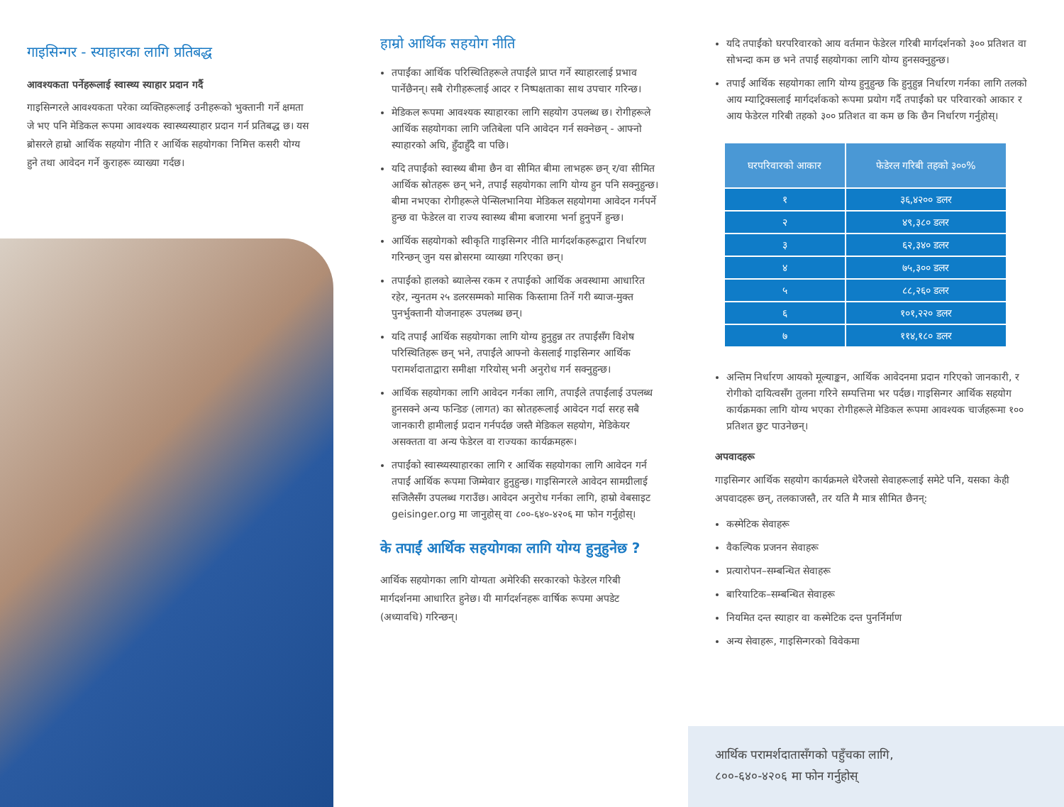गाइसिन्गर - स्याहारका लागि प्रतिबद्ध
आवश्यकता पर्नेहरूलाई स्वास्थ्य स्याहार प्रदान गर्दै
गाइसिन्गरले आवश्यकता परेका व्यक्तिहरूलाई उनीहरूको भुक्तानी गर्ने क्षमता जे भए पनि मेडिकल रूपमा आवश्यक स्वास्थ्यस्याहार प्रदान गर्न प्रतिबद्ध छ। यस ब्रोसरले हाम्रो आर्थिक सहयोग नीति र आर्थिक सहयोगका निमित्त कसरी योग्य हुने तथा आवेदन गर्ने कुराहरू व्याख्या गर्दछ।
हाम्रो आर्थिक सहयोग नीति
तपाईंका आर्थिक परिस्थितिहरूले तपाईंले प्राप्त गर्ने स्याहारलाई प्रभाव पार्नेछैनन्। सबै रोगीहरूलाई आदर र निष्पक्षताका साथ उपचार गरिन्छ।
मेडिकल रूपमा आवश्यक स्याहारका लागि सहयोग उपलब्ध छ। रोगीहरूले आर्थिक सहयोगका लागि जतिबेला पनि आवेदन गर्न सक्नेछन् - आफ्नो स्याहारको अघि, हुँदाहुँदै वा पछि।
यदि तपाईंको स्वास्थ्य बीमा छैन वा सीमित बीमा लाभहरू छन् र/वा सीमित आर्थिक स्रोतहरू छन् भने, तपाईं सहयोगका लागि योग्य हुन पनि सक्नुहुन्छ। बीमा नभएका रोगीहरूले पेन्सिलभानिया मेडिकल सहयोगमा आवेदन गर्नपर्ने हुन्छ वा फेडेरल वा राज्य स्वास्थ्य बीमा बजारमा भर्ना हुनुपर्ने हुन्छ।
आर्थिक सहयोगको स्वीकृति गाइसिन्गर नीति मार्गदर्शकहरूद्वारा निर्धारण गरिन्छन् जुन यस ब्रोसरमा व्याख्या गरिएका छन्।
तपाईंको हालको ब्यालेन्स रकम र तपाईंको आर्थिक अवस्थामा आधारित रहेर, न्युनतम २५ डलरसम्मको मासिक किस्तामा तिर्ने गरी ब्याज-मुक्त पुनर्भुक्तानी योजनाहरू उपलब्ध छन्।
यदि तपाईं आर्थिक सहयोगका लागि योग्य हुनुहुन्न तर तपाईंसँग विशेष परिस्थितिहरू छन् भने, तपाईंले आफ्नो केसलाई गाइसिन्गर आर्थिक परामर्शदाताद्वारा समीक्षा गरियोस् भनी अनुरोध गर्न सक्नुहुन्छ।
आर्थिक सहयोगका लागि आवेदन गर्नका लागि, तपाईंले तपाईंलाई उपलब्ध हुनसक्ने अन्य फन्डिङ (लागत) का स्रोतहरूलाई आवेदन गर्दा सरह सबै जानकारी हामीलाई प्रदान गर्नपर्दछ जस्तै मेडिकल सहयोग, मेडिकेयर असक्तता वा अन्य फेडेरल वा राज्यका कार्यक्रमहरू।
तपाईंको स्वास्थ्यस्याहारका लागि र आर्थिक सहयोगका लागि आवेदन गर्न तपाईं आर्थिक रूपमा जिम्मेवार हुनुहुन्छ। गाइसिन्गरले आवेदन सामग्रीलाई सजिलैसँग उपलब्ध गराउँछ। आवेदन अनुरोध गर्नका लागि, हाम्रो वेबसाइट geisinger.org मा जानुहोस् वा ८००-६४०-४२०६ मा फोन गर्नुहोस्।
के तपाईं आर्थिक सहयोगका लागि योग्य हुनुहुनेछ ?
आर्थिक सहयोगका लागि योग्यता अमेरिकी सरकारको फेडेरल गरिबी मार्गदर्शनमा आधारित हुनेछ। यी मार्गदर्शनहरू वार्षिक रूपमा अपडेट (अध्यावधि) गरिन्छन्।
यदि तपाईंको घरपरिवारको आय वर्तमान फेडेरल गरिबी मार्गदर्शनको ३०० प्रतिशत वा सोभन्दा कम छ भने तपाईं सहयोगका लागि योग्य हुनसक्नुहुन्छ।
तपाईं आर्थिक सहयोगका लागि योग्य हुनुहुन्छ कि हुनुहुन्न निर्धारण गर्नका लागि तलको आय म्याट्रिक्सलाई मार्गदर्शकको रूपमा प्रयोग गर्दै तपाईंको घर परिवारको आकार र आय फेडेरल गरिबी तहको ३०० प्रतिशत वा कम छ कि छैन निर्धारण गर्नुहोस्।
| घरपरिवारको आकार | फेडेरल गरिबी तहको ३००% |
| --- | --- |
| १ | ३६,४२०० डलर |
| २ | ४९,३८० डलर |
| ३ | ६२,३४० डलर |
| ४ | ७५,३०० डलर |
| ५ | ८८,२६० डलर |
| ६ | १०१,२२० डलर |
| ७ | ११४,१८० डलर |
अन्तिम निर्धारण आयको मूल्याङ्कन, आर्थिक आवेदनमा प्रदान गरिएको जानकारी, र रोगीको दायित्वसँग तुलना गरिने सम्पत्तिमा भर पर्दछ। गाइसिन्गर आर्थिक सहयोग कार्यक्रमका लागि योग्य भएका रोगीहरूले मेडिकल रूपमा आवश्यक चार्जहरूमा १०० प्रतिशत छुट पाउनेछन्।
अपवादहरू
गाइसिन्गर आर्थिक सहयोग कार्यक्रमले धेरैजसो सेवाहरूलाई समेटे पनि, यसका केही अपवादहरू छन्, तलकाजस्तै, तर यति मै मात्र सीमित छैनन्:
कस्मेटिक सेवाहरू
वैकल्पिक प्रजनन सेवाहरू
प्रत्यारोपन–सम्बन्धित सेवाहरू
बारियाटिक–सम्बन्धित सेवाहरू
नियमित दन्त स्याहार वा कस्मेटिक दन्त पुनर्निर्माण
अन्य सेवाहरू, गाइसिन्गरको विवेकमा
आर्थिक परामर्शदातासँगको पहुँचका लागि,
८००-६४०-४२०६ मा फोन गर्नुहोस्